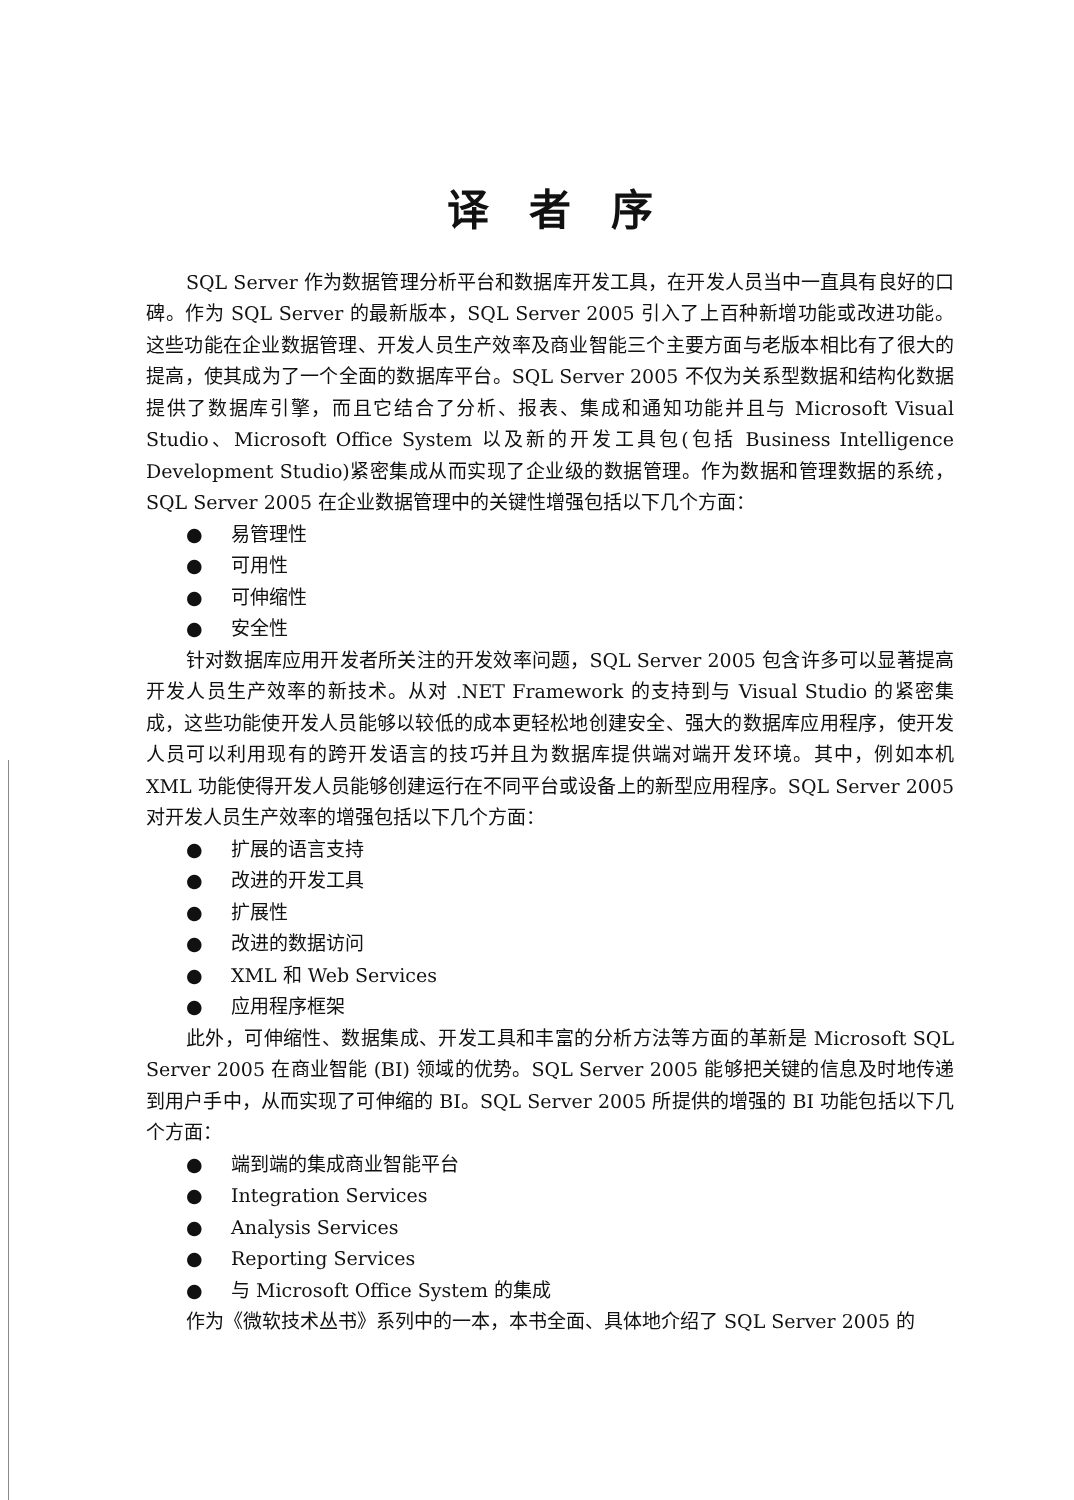译者序
SQL Server 作为数据管理分析平台和数据库开发工具，在开发人员当中一直具有良好的口碑。作为 SQL Server 的最新版本，SQL Server 2005 引入了上百种新增功能或改进功能。这些功能在企业数据管理、开发人员生产效率及商业智能三个主要方面与老版本相比有了很大的提高，使其成为了一个全面的数据库平台。SQL Server 2005 不仅为关系型数据和结构化数据提供了数据库引擎，而且它结合了分析、报表、集成和通知功能并且与 Microsoft Visual Studio、Microsoft Office System 以及新的开发工具包(包括 Business Intelligence Development Studio)紧密集成从而实现了企业级的数据管理。作为数据和管理数据的系统，SQL Server 2005 在企业数据管理中的关键性增强包括以下几个方面：
● 易管理性
● 可用性
● 可伸缩性
● 安全性
针对数据库应用开发者所关注的开发效率问题，SQL Server 2005 包含许多可以显著提高开发人员生产效率的新技术。从对 .NET Framework 的支持到与 Visual Studio 的紧密集成，这些功能使开发人员能够以较低的成本更轻松地创建安全、强大的数据库应用程序，使开发人员可以利用现有的跨开发语言的技巧并且为数据库提供端对端开发环境。其中，例如本机 XML 功能使得开发人员能够创建运行在不同平台或设备上的新型应用程序。SQL Server 2005 对开发人员生产效率的增强包括以下几个方面：
● 扩展的语言支持
● 改进的开发工具
● 扩展性
● 改进的数据访问
● XML 和 Web Services
● 应用程序框架
此外，可伸缩性、数据集成、开发工具和丰富的分析方法等方面的革新是 Microsoft SQL Server 2005 在商业智能 (BI) 领域的优势。SQL Server 2005 能够把关键的信息及时地传递到用户手中，从而实现了可伸缩的 BI。SQL Server 2005 所提供的增强的 BI 功能包括以下几个方面：
● 端到端的集成商业智能平台
● Integration Services
● Analysis Services
● Reporting Services
● 与 Microsoft Office System 的集成
作为《微软技术丛书》系列中的一本，本书全面、具体地介绍了 SQL Server 2005 的